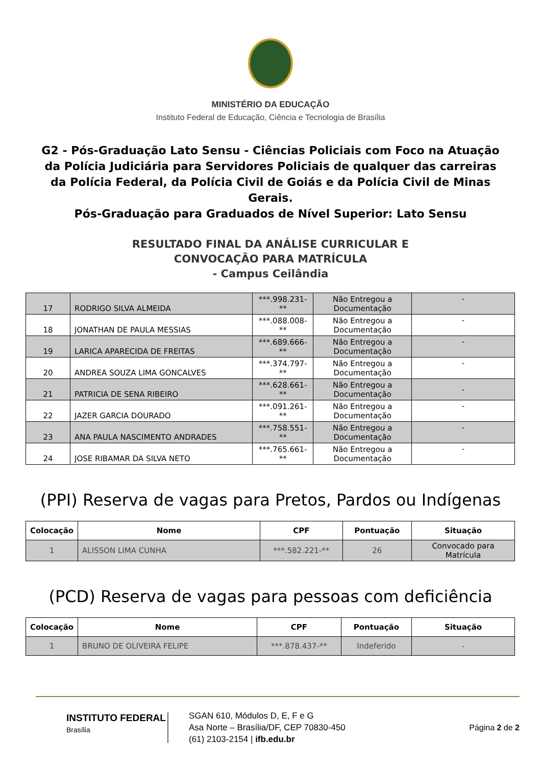MINISTÉRIO DA EDUCAÇÃO
Instituto Federal de Educação, Ciência e Tecnologia de Brasília
G2 - Pós-Graduação Lato Sensu - Ciências Policiais com Foco na Atuação da Polícia Judiciária para Servidores Policiais de qualquer das carreiras da Polícia Federal, da Polícia Civil de Goiás e da Polícia Civil de Minas Gerais.
Pós-Graduação para Graduados de Nível Superior: Lato Sensu
RESULTADO FINAL DA ANÁLISE CURRICULAR E
CONVOCAÇÃO PARA MATRÍCULA
- Campus Ceilândia
| 17 | RODRIGO SILVA ALMEIDA | ***.998.231-** | Não Entregou a Documentação | - |
| 18 | JONATHAN DE PAULA MESSIAS | ***.088.008-** | Não Entregou a Documentação | - |
| 19 | LARICA APARECIDA DE FREITAS | ***.689.666-** | Não Entregou a Documentação | - |
| 20 | ANDREA SOUZA LIMA GONCALVES | ***.374.797-** | Não Entregou a Documentação | - |
| 21 | PATRICIA DE SENA RIBEIRO | ***.628.661-** | Não Entregou a Documentação | - |
| 22 | JAZER GARCIA DOURADO | ***.091.261-** | Não Entregou a Documentação | - |
| 23 | ANA PAULA NASCIMENTO ANDRADES | ***.758.551-** | Não Entregou a Documentação | - |
| 24 | JOSE RIBAMAR DA SILVA NETO | ***.765.661-** | Não Entregou a Documentação | - |
(PPI) Reserva de vagas para Pretos, Pardos ou Indígenas
| Colocação | Nome | CPF | Pontuação | Situação |
| --- | --- | --- | --- | --- |
| 1 | ALISSON LIMA CUNHA | ***.582.221-** | 26 | Convocado para Matrícula |
(PCD) Reserva de vagas para pessoas com deficiência
| Colocação | Nome | CPF | Pontuação | Situação |
| --- | --- | --- | --- | --- |
| 1 | BRUNO DE OLIVEIRA FELIPE | ***.878.437-** | Indeferido | - |
INSTITUTO FEDERAL
Brasília
SGAN 610, Módulos D, E, F e G
Asa Norte – Brasília/DF, CEP 70830-450
(61) 2103-2154 | ifb.edu.br
Página 2 de 2